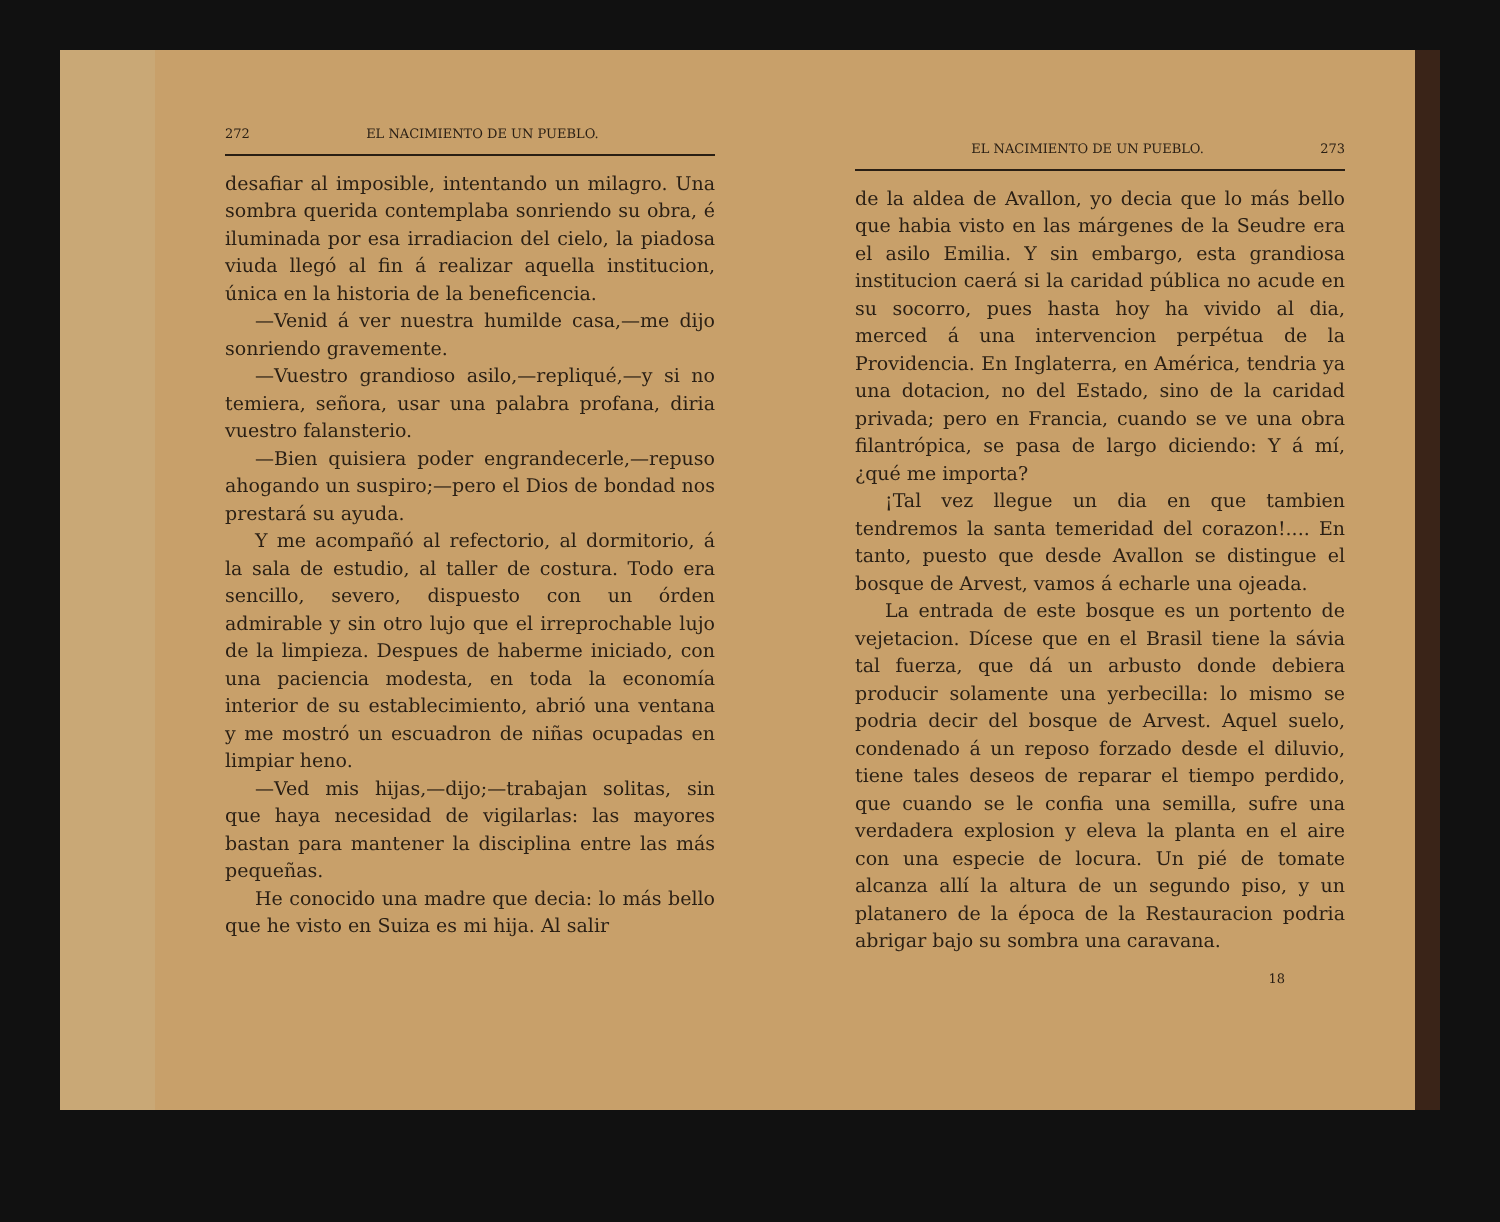272 EL NACIMIENTO DE UN PUEBLO.
desafiar al imposible, intentando un milagro. Una sombra querida contemplaba sonriendo su obra, é iluminada por esa irradiacion del cielo, la piadosa viuda llegó al fin á realizar aquella institucion, única en la historia de la beneficencia.
—Venid á ver nuestra humilde casa,—me dijo sonriendo gravemente.
—Vuestro grandioso asilo,—repliqué,—y si no temiera, señora, usar una palabra profana, diria vuestro falansterio.
—Bien quisiera poder engrandecerle,—repuso ahogando un suspiro;—pero el Dios de bondad nos prestará su ayuda.
Y me acompañó al refectorio, al dormitorio, á la sala de estudio, al taller de costura. Todo era sencillo, severo, dispuesto con un órden admirable y sin otro lujo que el irreprochable lujo de la limpieza. Despues de haberme iniciado, con una paciencia modesta, en toda la economía interior de su establecimiento, abrió una ventana y me mostró un escuadron de niñas ocupadas en limpiar heno.
—Ved mis hijas,—dijo;—trabajan solitas, sin que haya necesidad de vigilarlas: las mayores bastan para mantener la disciplina entre las más pequeñas.
He conocido una madre que decia: lo más bello que he visto en Suiza es mi hija. Al salir
EL NACIMIENTO DE UN PUEBLO. 273
de la aldea de Avallon, yo decia que lo más bello que habia visto en las márgenes de la Seudre era el asilo Emilia. Y sin embargo, esta grandiosa institucion caerá si la caridad pública no acude en su socorro, pues hasta hoy ha vivido al dia, merced á una intervencion perpétua de la Providencia. En Inglaterra, en América, tendria ya una dotacion, no del Estado, sino de la caridad privada; pero en Francia, cuando se ve una obra filantrópica, se pasa de largo diciendo: Y á mí, ¿qué me importa?
¡Tal vez llegue un dia en que tambien tendremos la santa temeridad del corazon!.... En tanto, puesto que desde Avallon se distingue el bosque de Arvest, vamos á echarle una ojeada.
La entrada de este bosque es un portento de vejetacion. Dícese que en el Brasil tiene la sávia tal fuerza, que dá un arbusto donde debiera producir solamente una yerbecilla: lo mismo se podria decir del bosque de Arvest. Aquel suelo, condenado á un reposo forzado desde el diluvio, tiene tales deseos de reparar el tiempo perdido, que cuando se le confia una semilla, sufre una verdadera explosion y eleva la planta en el aire con una especie de locura. Un pié de tomate alcanza allí la altura de un segundo piso, y un platanero de la época de la Restauracion podria abrigar bajo su sombra una caravana.
18